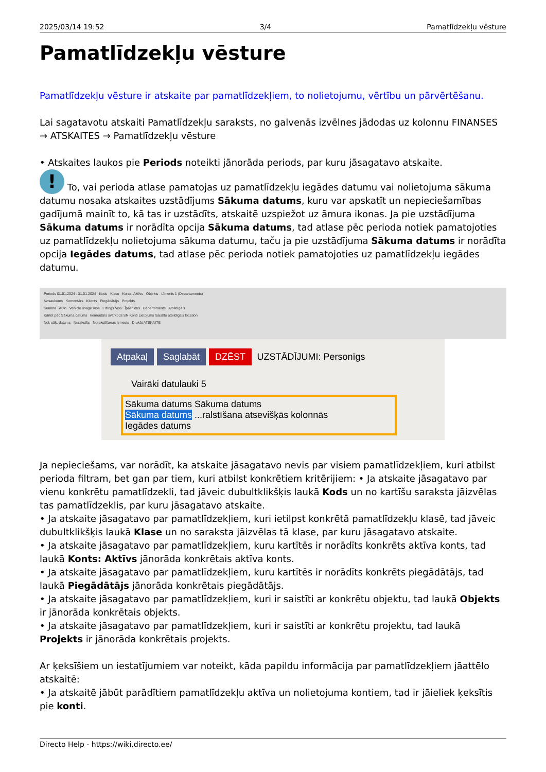2025/03/14 19:52 3/4 Pamatlīdzekļu vēsture
Pamatlīdzekļu vēsture
Pamatlīdzekļu vēsture ir atskaite par pamatlīdzekļiem, to nolietojumu, vērtību un pārvērtēšanu.
Lai sagatavotu atskaiti Pamatlīdzekļu saraksts, no galvenās izvēlnes jādodas uz kolonnu FINANSES → ATSKAITES → Pamatlīdzekļu vēsture
• Atskaites laukos pie Periods noteikti jānorāda periods, par kuru jāsagatavo atskaite.
! To, vai perioda atlase pamatojas uz pamatlīdzekļu iegādes datumu vai nolietojuma sākuma datumu nosaka atskaites uzstādījums Sākuma datums, kuru var apskatīt un nepieciešamības gadījumā mainīt to, kā tas ir uzstādīts, atskaitē uzspiežot uz āmura ikonas. Ja pie uzstādījuma Sākuma datums ir norādīta opcija Sākuma datums, tad atlase pēc perioda notiek pamatojoties uz pamatlīdzekļu nolietojuma sākuma datumu, taču ja pie uzstādījuma Sākuma datums ir norādīta opcija Iegādes datums, tad atlase pēc perioda notiek pamatojoties uz pamatlīdzekļu iegādes datumu.
Periods 01.01.2024 : 31.01.2024 Kods Klase Konts: Aktīvs Objekts Līmenis 1 (Departaments)
Nosaukums Komentārs Klients Piegādātājs Projekts
Summa Auto Vehicle usage Viss Līzings Viss Īpašnieks Departaments Atbildīgais
Kārtot pēc Sākuma datums komentārs svītrkods SN Konti Lietojums Saistīts atbildīgais location
Nol. sāk. datums Norakstīts Norakstīšanas iemesls Drukāt ATSKAITE
Atpakaļ Saglabāt DZĒST UZSTĀDĪJUMI: Personīgs
Vairāki datulauki 5
Sākuma datums Sākuma datums
Sākuma datums ...ralstīšana atsevišķās kolonnās
Iegādes datums
Ja nepieciešams, var norādīt, ka atskaite jāsagatavo nevis par visiem pamatlīdzekļiem, kuri atbilst perioda filtram, bet gan par tiem, kuri atbilst konkrētiem kritērijiem: • Ja atskaite jāsagatavo par vienu konkrētu pamatlīdzekli, tad jāveic dubultklikšķis laukā Kods un no kartīšu saraksta jāizvēlas tas pamatlīdzeklis, par kuru jāsagatavo atskaite.
• Ja atskaite jāsagatavo par pamatlīdzekļiem, kuri ietilpst konkrētā pamatlīdzekļu klasē, tad jāveic dubultklikšķis laukā Klase un no saraksta jāizvēlas tā klase, par kuru jāsagatavo atskaite.
• Ja atskaite jāsagatavo par pamatlīdzekļiem, kuru kartītēs ir norādīts konkrēts aktīva konts, tad laukā Konts: Aktīvs jānorāda konkrētais aktīva konts.
• Ja atskaite jāsagatavo par pamatlīdzekļiem, kuru kartītēs ir norādīts konkrēts piegādātājs, tad laukā Piegādātājs jānorāda konkrētais piegādātājs.
• Ja atskaite jāsagatavo par pamatlīdzekļiem, kuri ir saistīti ar konkrētu objektu, tad laukā Objekts ir jānorāda konkrētais objekts.
• Ja atskaite jāsagatavo par pamatlīdzekļiem, kuri ir saistīti ar konkrētu projektu, tad laukā Projekts ir jānorāda konkrētais projekts.
Ar ķeksīšiem un iestatījumiem var noteikt, kāda papildu informācija par pamatlīdzekļiem jāattēlo atskaitē:
• Ja atskaitē jābūt parādītiem pamatlīdzekļu aktīva un nolietojuma kontiem, tad ir jāieliek ķeksītis pie konti.
Directo Help - https://wiki.directo.ee/